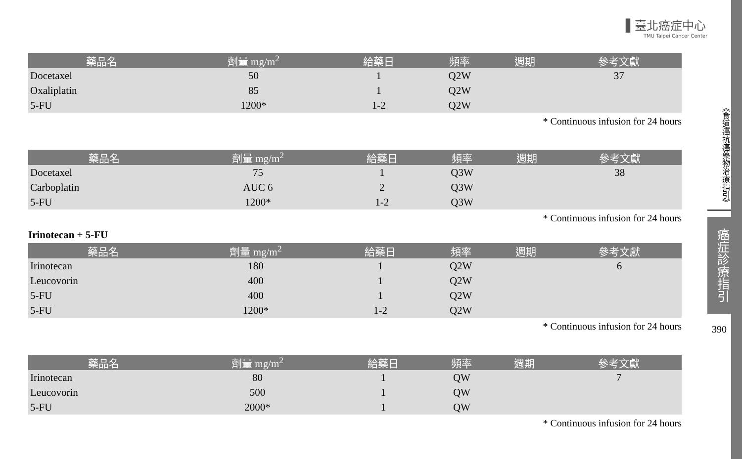▌臺北癌症中心
TMU Taipei Cancer Center
| 藥品名 | 劑量 mg/m<sup>2</sup> | 給藥日 | 頻率 | 週期 | 參考文獻 |
| --- | --- | --- | --- | --- | --- |
| Docetaxel | 50 | 1 | Q2W | | 37 |
| Oxaliplatin | 85 | 1 | Q2W | | |
| 5-FU | 1200* | 1-2 | Q2W | | |
* Continuous infusion for 24 hours
| 藥品名 | 劑量 mg/m<sup>2</sup> | 給藥日 | 頻率 | 週期 | 參考文獻 |
| --- | --- | --- | --- | --- | --- |
| Docetaxel | 75 | 1 | Q3W | | 38 |
| Carboplatin | AUC 6 | 2 | Q3W | | |
| 5-FU | 1200* | 1-2 | Q3W | | |
* Continuous infusion for 24 hours
Irinotecan + 5-FU
| 藥品名 | 劑量 mg/m<sup>2</sup> | 給藥日 | 頻率 | 週期 | 參考文獻 |
| --- | --- | --- | --- | --- | --- |
| Irinotecan | 180 | 1 | Q2W | | 6 |
| Leucovorin | 400 | 1 | Q2W | | |
| 5-FU | 400 | 1 | Q2W | | |
| 5-FU | 1200* | 1-2 | Q2W | | |
* Continuous infusion for 24 hours
| 藥品名 | 劑量 mg/m<sup>2</sup> | 給藥日 | 頻率 | 週期 | 參考文獻 |
| --- | --- | --- | --- | --- | --- |
| Irinotecan | 80 | 1 | QW | | 7 |
| Leucovorin | 500 | 1 | QW | | |
| 5-FU | 2000* | 1 | QW | | |
* Continuous infusion for 24 hours
《食道癌抗癌藥物治療指引》
癌症診療指引
390